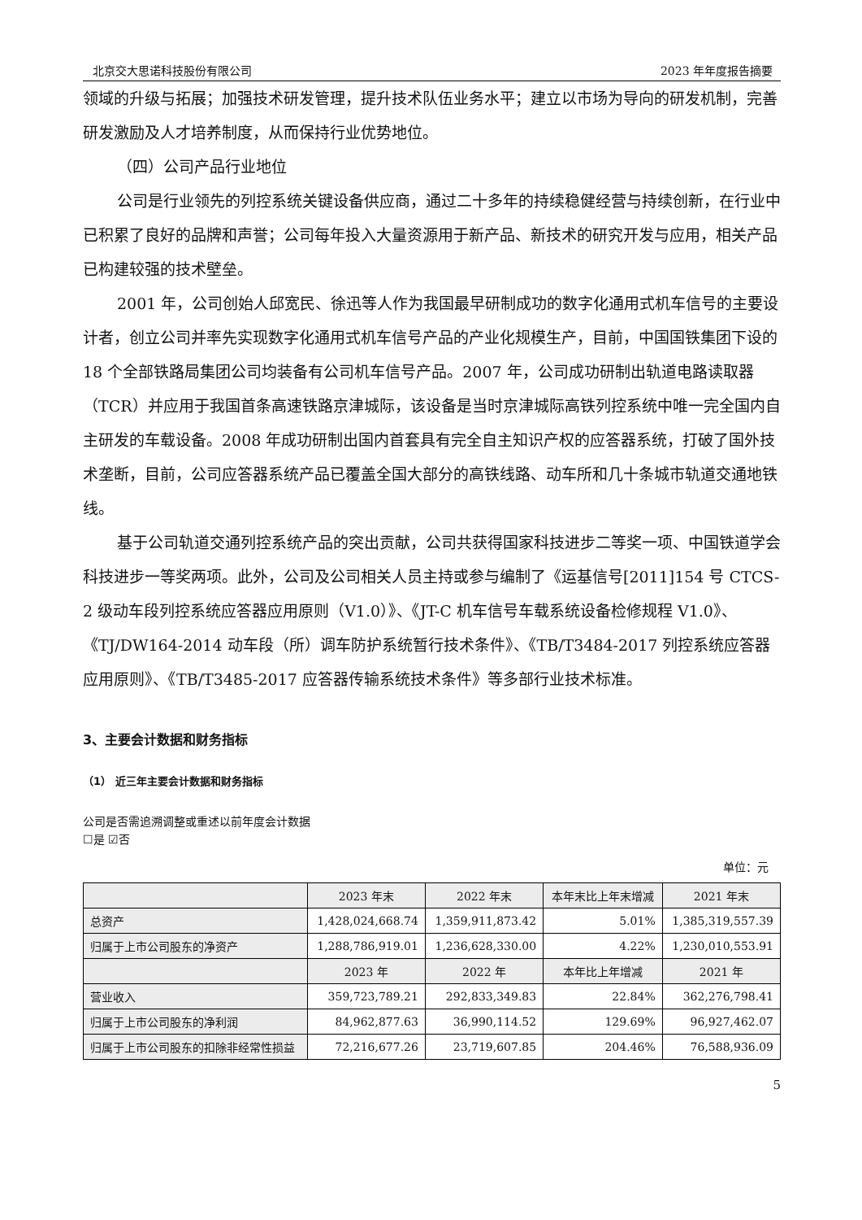北京交大思诺科技股份有限公司 2023 年年度报告摘要
领域的升级与拓展；加强技术研发管理，提升技术队伍业务水平；建立以市场为导向的研发机制，完善研发激励及人才培养制度，从而保持行业优势地位。
（四）公司产品行业地位
公司是行业领先的列控系统关键设备供应商，通过二十多年的持续稳健经营与持续创新，在行业中已积累了良好的品牌和声誉；公司每年投入大量资源用于新产品、新技术的研究开发与应用，相关产品已构建较强的技术壁垒。
2001 年，公司创始人邱宽民、徐迅等人作为我国最早研制成功的数字化通用式机车信号的主要设计者，创立公司并率先实现数字化通用式机车信号产品的产业化规模生产，目前，中国国铁集团下设的 18 个全部铁路局集团公司均装备有公司机车信号产品。2007 年，公司成功研制出轨道电路读取器（TCR）并应用于我国首条高速铁路京津城际，该设备是当时京津城际高铁列控系统中唯一完全国内自主研发的车载设备。2008 年成功研制出国内首套具有完全自主知识产权的应答器系统，打破了国外技术垄断，目前，公司应答器系统产品已覆盖全国大部分的高铁线路、动车所和几十条城市轨道交通地铁线。
基于公司轨道交通列控系统产品的突出贡献，公司共获得国家科技进步二等奖一项、中国铁道学会科技进步一等奖两项。此外，公司及公司相关人员主持或参与编制了《运基信号[2011]154 号 CTCS-2 级动车段列控系统应答器应用原则（V1.0）》、《JT-C 机车信号车载系统设备检修规程 V1.0》、《TJ/DW164-2014 动车段（所）调车防护系统暂行技术条件》、《TB/T3484-2017 列控系统应答器应用原则》、《TB/T3485-2017 应答器传输系统技术条件》等多部行业技术标准。
3、主要会计数据和财务指标
（1） 近三年主要会计数据和财务指标
公司是否需追溯调整或重述以前年度会计数据
☐是 ☑否
单位：元
| | 2023 年末 | 2022 年末 | 本年末比上年末增减 | 2021 年末 |
| --- | --- | --- | --- | --- |
| 总资产 | 1,428,024,668.74 | 1,359,911,873.42 | 5.01% | 1,385,319,557.39 |
| 归属于上市公司股东的净资产 | 1,288,786,919.01 | 1,236,628,330.00 | 4.22% | 1,230,010,553.91 |
| | 2023 年 | 2022 年 | 本年比上年增减 | 2021 年 |
| 营业收入 | 359,723,789.21 | 292,833,349.83 | 22.84% | 362,276,798.41 |
| 归属于上市公司股东的净利润 | 84,962,877.63 | 36,990,114.52 | 129.69% | 96,927,462.07 |
| 归属于上市公司股东的扣除非经常性损益 | 72,216,677.26 | 23,719,607.85 | 204.46% | 76,588,936.09 |
5